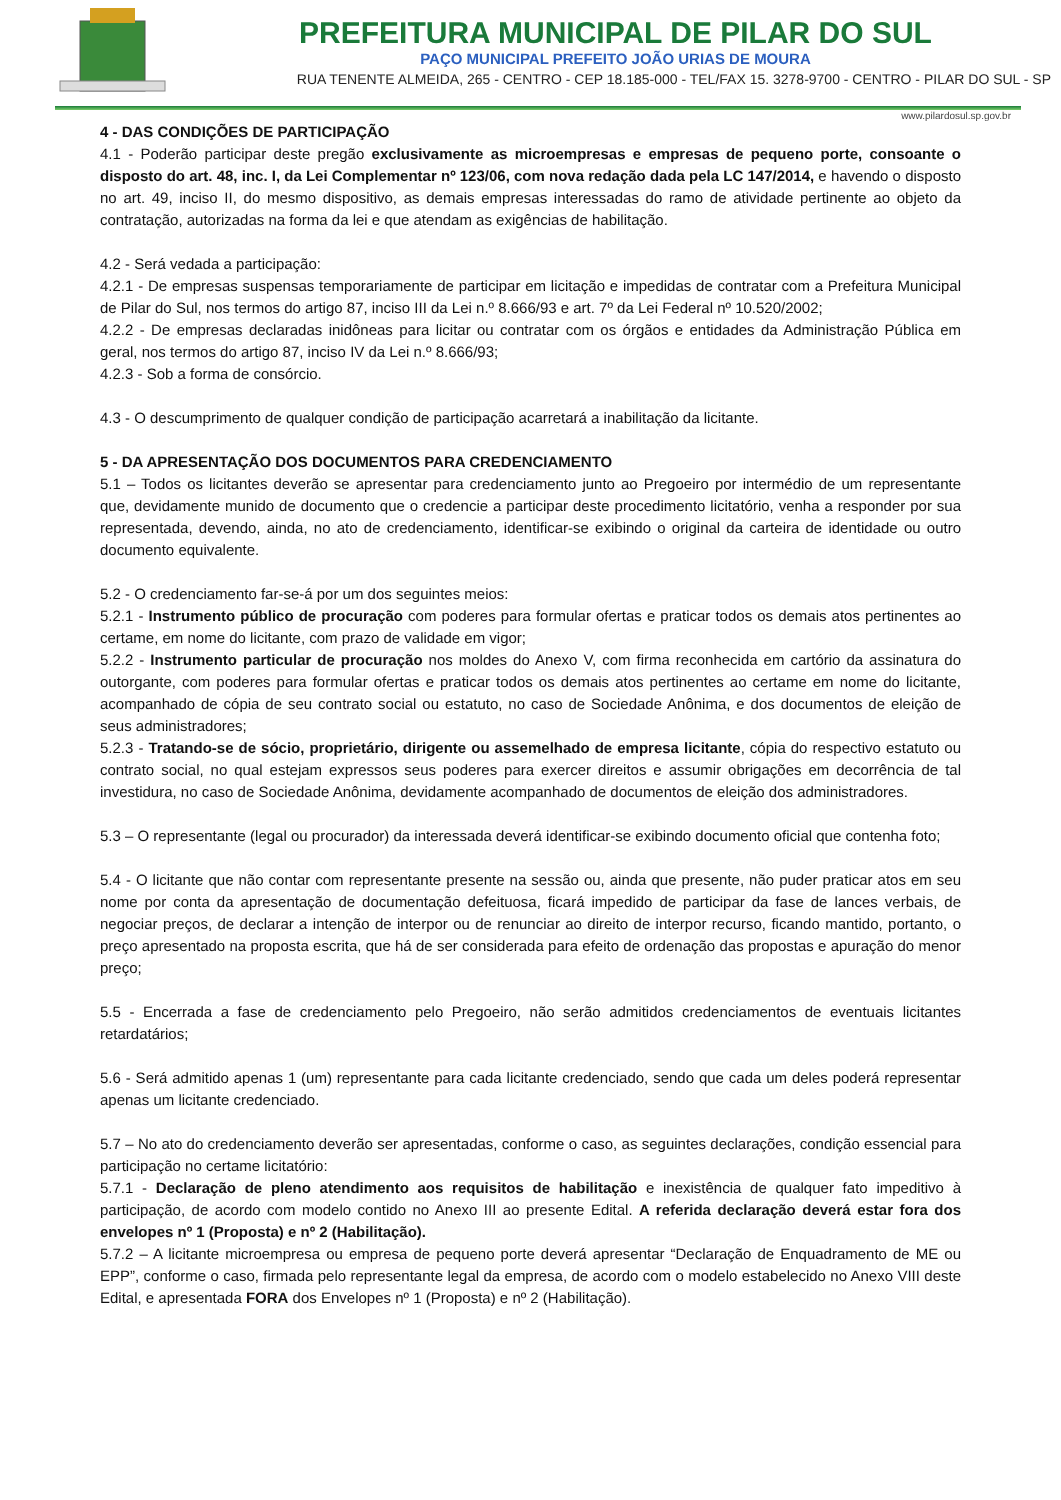PREFEITURA MUNICIPAL DE PILAR DO SUL
PAÇO MUNICIPAL PREFEITO JOÃO URIAS DE MOURA
RUA TENENTE ALMEIDA, 265 - CENTRO - CEP 18.185-000 - TEL/FAX 15. 3278-9700 - CENTRO - PILAR DO SUL - SP
www.pilardosul.sp.gov.br
4 - DAS CONDIÇÕES DE PARTICIPAÇÃO
4.1 - Poderão participar deste pregão exclusivamente as microempresas e empresas de pequeno porte, consoante o disposto do art. 48, inc. I, da Lei Complementar nº 123/06, com nova redação dada pela LC 147/2014, e havendo o disposto no art. 49, inciso II, do mesmo dispositivo, as demais empresas interessadas do ramo de atividade pertinente ao objeto da contratação, autorizadas na forma da lei e que atendam as exigências de habilitação.
4.2 - Será vedada a participação:
4.2.1 - De empresas suspensas temporariamente de participar em licitação e impedidas de contratar com a Prefeitura Municipal de Pilar do Sul, nos termos do artigo 87, inciso III da Lei n.º 8.666/93 e art. 7º da Lei Federal nº 10.520/2002;
4.2.2 - De empresas declaradas inidôneas para licitar ou contratar com os órgãos e entidades da Administração Pública em geral, nos termos do artigo 87, inciso IV da Lei n.º 8.666/93;
4.2.3 - Sob a forma de consórcio.
4.3 - O descumprimento de qualquer condição de participação acarretará a inabilitação da licitante.
5 - DA APRESENTAÇÃO DOS DOCUMENTOS PARA CREDENCIAMENTO
5.1 – Todos os licitantes deverão se apresentar para credenciamento junto ao Pregoeiro por intermédio de um representante que, devidamente munido de documento que o credencie a participar deste procedimento licitatório, venha a responder por sua representada, devendo, ainda, no ato de credenciamento, identificar-se exibindo o original da carteira de identidade ou outro documento equivalente.
5.2 - O credenciamento far-se-á por um dos seguintes meios:
5.2.1 - Instrumento público de procuração com poderes para formular ofertas e praticar todos os demais atos pertinentes ao certame, em nome do licitante, com prazo de validade em vigor;
5.2.2 - Instrumento particular de procuração nos moldes do Anexo V, com firma reconhecida em cartório da assinatura do outorgante, com poderes para formular ofertas e praticar todos os demais atos pertinentes ao certame em nome do licitante, acompanhado de cópia de seu contrato social ou estatuto, no caso de Sociedade Anônima, e dos documentos de eleição de seus administradores;
5.2.3 - Tratando-se de sócio, proprietário, dirigente ou assemelhado de empresa licitante, cópia do respectivo estatuto ou contrato social, no qual estejam expressos seus poderes para exercer direitos e assumir obrigações em decorrência de tal investidura, no caso de Sociedade Anônima, devidamente acompanhado de documentos de eleição dos administradores.
5.3 – O representante (legal ou procurador) da interessada deverá identificar-se exibindo documento oficial que contenha foto;
5.4 - O licitante que não contar com representante presente na sessão ou, ainda que presente, não puder praticar atos em seu nome por conta da apresentação de documentação defeituosa, ficará impedido de participar da fase de lances verbais, de negociar preços, de declarar a intenção de interpor ou de renunciar ao direito de interpor recurso, ficando mantido, portanto, o preço apresentado na proposta escrita, que há de ser considerada para efeito de ordenação das propostas e apuração do menor preço;
5.5 - Encerrada a fase de credenciamento pelo Pregoeiro, não serão admitidos credenciamentos de eventuais licitantes retardatários;
5.6 - Será admitido apenas 1 (um) representante para cada licitante credenciado, sendo que cada um deles poderá representar apenas um licitante credenciado.
5.7 – No ato do credenciamento deverão ser apresentadas, conforme o caso, as seguintes declarações, condição essencial para participação no certame licitatório:
5.7.1 - Declaração de pleno atendimento aos requisitos de habilitação e inexistência de qualquer fato impeditivo à participação, de acordo com modelo contido no Anexo III ao presente Edital. A referida declaração deverá estar fora dos envelopes nº 1 (Proposta) e nº 2 (Habilitação).
5.7.2 – A licitante microempresa ou empresa de pequeno porte deverá apresentar “Declaração de Enquadramento de ME ou EPP”, conforme o caso, firmada pelo representante legal da empresa, de acordo com o modelo estabelecido no Anexo VIII deste Edital, e apresentada FORA dos Envelopes nº 1 (Proposta) e nº 2 (Habilitação).